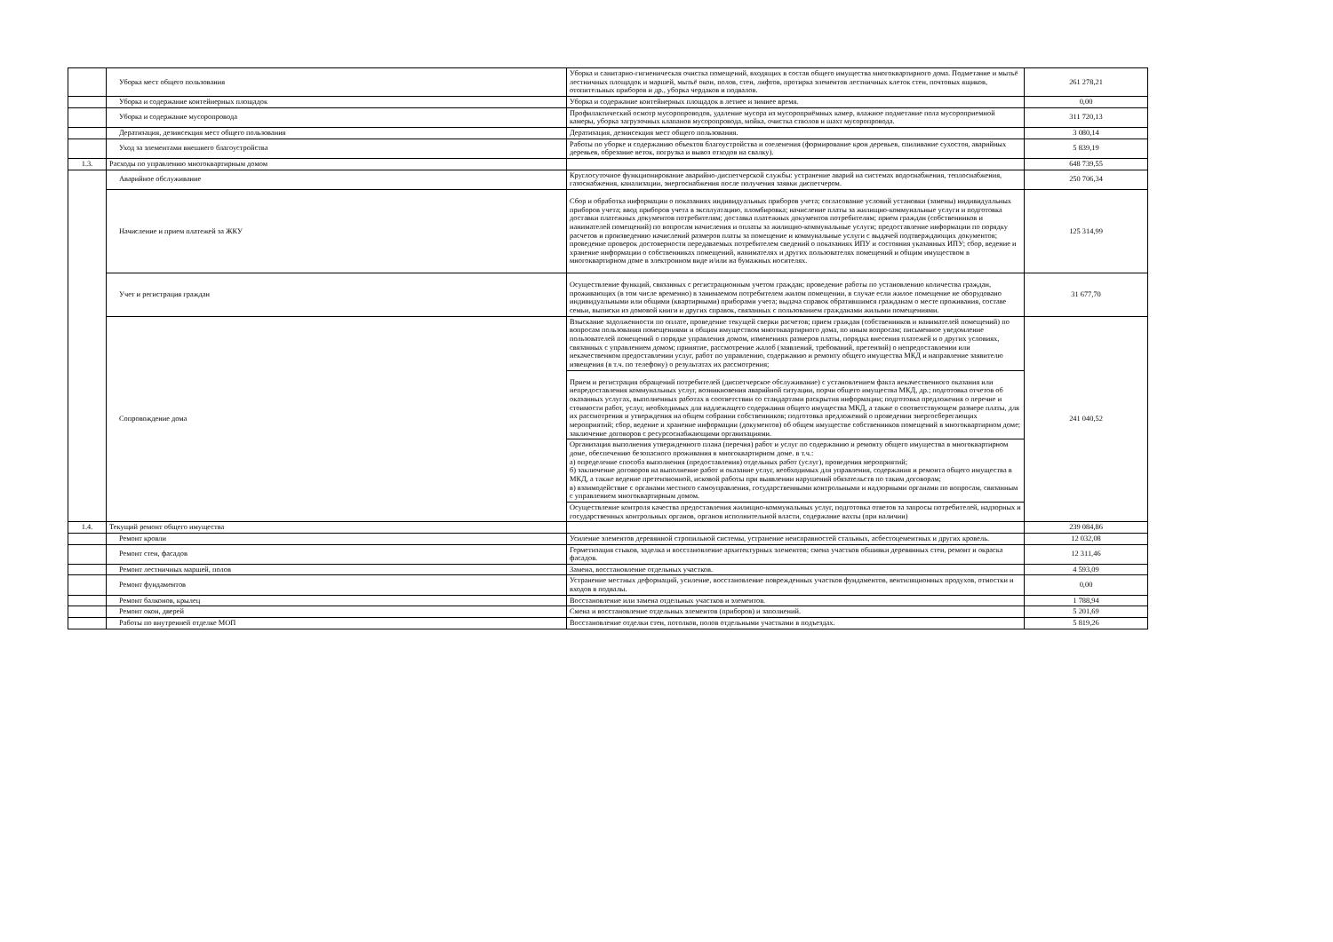| | Уборка мест общего пользования | Уборка и санитарно-гигиеническая очистка помещений, входящих в состав общего имущества многоквартирного дома. Подметание и мытьё лестничных площадок и маршей, мытьё окон, полов, стен, лифтов, протирка элементов лестничных клеток стен, почтовых ящиков, отопительных приборов и др., уборка чердаков и подвалов. | 261 278,21 |
| | Уборка и содержание контейнерных площадок | Уборка и содержание контейнерных площадок в летнее и зимнее время. | 0,00 |
| | Уборка и содержание мусоропровода | Профилактический осмотр мусоропроводов, удаление мусора из мусороприёмных камер, влажное подметание пола мусороприемной камеры, уборка загрузочных клапанов мусоропровода, мойка, очистка стволов и шахт мусоропровода. | 311 720,13 |
| | Дератизация, дезинсекция мест общего пользования | Дератизация, дезинсекция мест общего пользования. | 3 080,14 |
| | Уход за элементами внешнего благоустройства | Работы по уборке и содержанию объектов благоустройства и озеленения (формирование крон деревьев, спиливание сухостоя, аварийных деревьев, обрезание веток, погрузка и вывоз отходов на свалку). | 5 839,19 |
| 1.3. | Расходы по управлению многоквартирным домом | | 648 739,55 |
| | Аварийное обслуживание | Круглосуточное функционирование аварийно-диспетчерской службы: устранение аварий на системах водоснабжения, теплоснабжения, газоснабжения, канализации, энергоснабжения после получения заявки диспетчером. | 250 706,34 |
| | Начисление и прием платежей за ЖКУ | Сбор и обработка информации о показаниях индивидуальных приборов учета; согласование условий установки (замены) индивидуальных приборов учета; ввод приборов учета в эксплуатацию, пломбировка; начисление платы за жилищно-коммунальные услуги и подготовка доставки платежных документов потребителям; доставка платежных документов потребителям; прием граждан (собственников и нанимателей помещений) по вопросам начисления и оплаты за жилищно-коммунальные услуги; предоставление информации по порядку расчетов и произведению начислений размеров платы за помещение и коммунальные услуги с выдачей подтверждающих документов; проведение проверок достоверности передаваемых потребителем сведений о показаниях ИПУ и состояния указанных ИПУ; сбор, ведение и хранение информации о собственниках помещений, нанимателях и других пользователях помещений и общим имуществом в многоквартирном доме в электронном виде и/или на бумажных носителях. | 125 314,99 |
| | Учет и регистрация граждан | Осуществление функций, связанных с регистрационным учетом граждан; проведение работы по установлению количества граждан, проживающих (в том числе временно) в занимаемом потребителем жилом помещении, в случае если жилое помещение не оборудовано индивидуальными или общими (квартирными) приборами учета; выдача справок обратившимся гражданам о месте проживания, составе семьи, выписки из домовой книги и других справок, связанных с пользованием гражданами жилыми помещениями. | 31 677,70 |
| | Сопровождение дома | Взыскание задолженности по оплате, проведение текущей сверки расчетов; прием граждан (собственников и нанимателей помещений) по вопросам пользования помещениями и общим имуществом многоквартирного дома, по иным вопросам; письменное уведомление пользователей помещений о порядке управления домом, изменениях размеров платы, порядка внесения платежей и о других условиях, связанных с управлением домом; принятие, рассмотрение жалоб (заявлений, требований, претензий) о непредоставлении или некачественном предоставлении услуг, работ по управлению, содержанию и ремонту общего имущества МКД и направление заявителю извещения (в т.ч. по телефону) о результатах их рассмотрения; | 241 040,52 |
| | | Прием и регистрация обращений потребителей (диспетчерское обслуживание) с установлением факта некачественного оказания или непредоставления коммунальных услуг, возникновения аварийной ситуации, порчи общего имущества МКД, др.; подготовка отчетов об оказанных услугах, выполненных работах в соответствии со стандартами раскрытия информации; подготовка предложения о перечне и стоимости работ, услуг, необходимых для надлежащего содержания общего имущества МКД, а также о соответствующем размере платы, для их рассмотрения и утверждения на общем собрании собственников; подготовка предложений о проведении энергосберегающих мероприятий; сбор, ведение и хранение информации (документов) об общем имуществе собственников помещений в многоквартирном доме; заключение договоров с ресурсоснабжающими организациями. | |
| | | Организация выполнения утвержденного плана (перечня) работ и услуг по содержанию и ремонту общего имущества в многоквартирном доме, обеспечению безопасного проживания в многоквартирном доме. в т.ч.: а) определение способа выполнения (предоставления) отдельных работ (услуг), проведения мероприятий; б) заключение договоров на выполнение работ и оказание услуг, необходимых для управления, содержания и ремонта общего имущества в МКД, а также ведение претензионной, исковой работы при выявлении нарушений обязательств по таким договорам; в) взаимодействие с органами местного самоуправления, государственными контрольными и надзорными органами по вопросам, связанным с управлением многоквартирным домом. | |
| | | Осуществление контроля качества предоставления жилищно-коммунальных услуг, подготовка ответов за запросы потребителей, надзорных и государственных контрольных органов, органов исполнительной власти, содержание вахты (при наличии) | |
| 1.4. | Текущий ремонт общего имущества | | 239 084,86 |
| | Ремонт кровли | Усиление элементов деревянной стропильной системы, устранение неисправностей стальных, асбестоцементных и других кровель. | 12 032,08 |
| | Ремонт стен, фасадов | Герметизация стыков, заделка и восстановление архитектурных элементов; смена участков обшивки деревянных стен, ремонт и окраска фасадов. | 12 311,46 |
| | Ремонт лестничных маршей, полов | Замена, восстановление отдельных участков. | 4 593,09 |
| | Ремонт фундаментов | Устранение местных деформаций, усиление, восстановление поврежденных участков фундаментов, вентиляционных продухов, отмостки и входов в подвалы. | 0,00 |
| | Ремонт балконов, крылец | Восстановление или замена отдельных участков и элементов. | 1 788,94 |
| | Ремонт окон, дверей | Смена и восстановление отдельных элементов (приборов) и заполнений. | 5 201,69 |
| | Работы по внутренней отделке МОП | Восстановление отделки стен, потолков, полов отдельными участками в подъездах. | 5 819,26 |